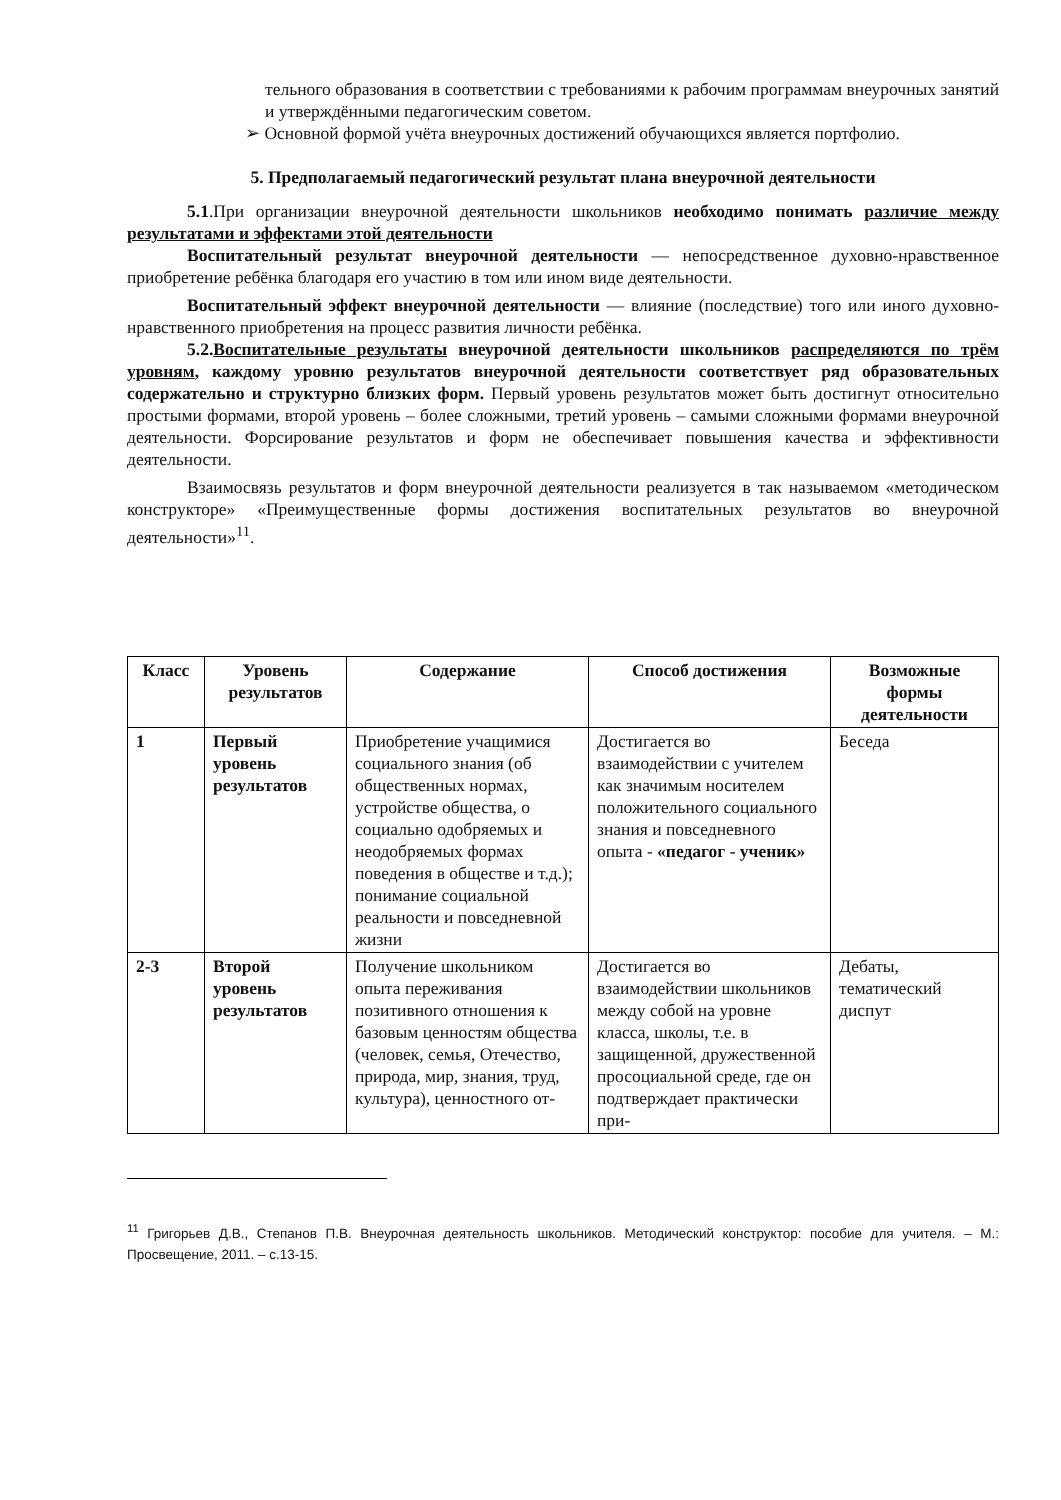тельного образования в соответствии с требованиями к рабочим программам внеурочных занятий и утверждёнными педагогическим советом.
➢ Основной формой учёта внеурочных достижений обучающихся является портфолио.
5. Предполагаемый педагогический результат плана внеурочной деятельности
5.1.При организации внеурочной деятельности школьников необходимо понимать различие между результатами и эффектами этой деятельности
Воспитательный результат внеурочной деятельности — непосредственное духовно-нравственное приобретение ребёнка благодаря его участию в том или ином виде деятельности.
Воспитательный эффект внеурочной деятельности — влияние (последствие) того или иного духовно-нравственного приобретения на процесс развития личности ребёнка.
5.2.Воспитательные результаты внеурочной деятельности школьников распределяются по трём уровням, каждому уровню результатов внеурочной деятельности соответствует ряд образовательных содержательно и структурно близких форм. Первый уровень результатов может быть достигнут относительно простыми формами, второй уровень – более сложными, третий уровень – самыми сложными формами внеурочной деятельности. Форсирование результатов и форм не обеспечивает повышения качества и эффективности деятельности.
Взаимосвязь результатов и форм внеурочной деятельности реализуется в так называемом «методическом конструкторе» «Преимущественные формы достижения воспитательных результатов во внеурочной деятельности»<sup>11</sup>.
| Класс | Уровень результатов | Содержание | Способ достижения | Возможные формы деятельности |
| --- | --- | --- | --- | --- |
| 1 | Первый уровень результатов | Приобретение учащимися социального знания (об общественных нормах, устройстве общества, о социально одобряемых и неодобряемых формах поведения в обществе и т.д.); понимание социальной реальности и повседневной жизни | Достигается во взаимодействии с учителем как значимым носителем положительного социального знания и повседневного опыта - «педагог - ученик» | Беседа |
| 2-3 | Второй уровень результатов | Получение школьником опыта переживания позитивного отношения к базовым ценностям общества (человек, семья, Отечество, природа, мир, знания, труд, культура), ценностного от- | Достигается во взаимодействии школьников между собой на уровне класса, школы, т.е. в защищенной, дружественной просоциальной среде, где он подтверждает практически при- | Дебаты, тематический диспут |
<sup>11</sup> Григорьев Д.В., Степанов П.В. Внеурочная деятельность школьников. Методический конструктор: пособие для учителя. – М.: Просвещение, 2011. – с.13-15.